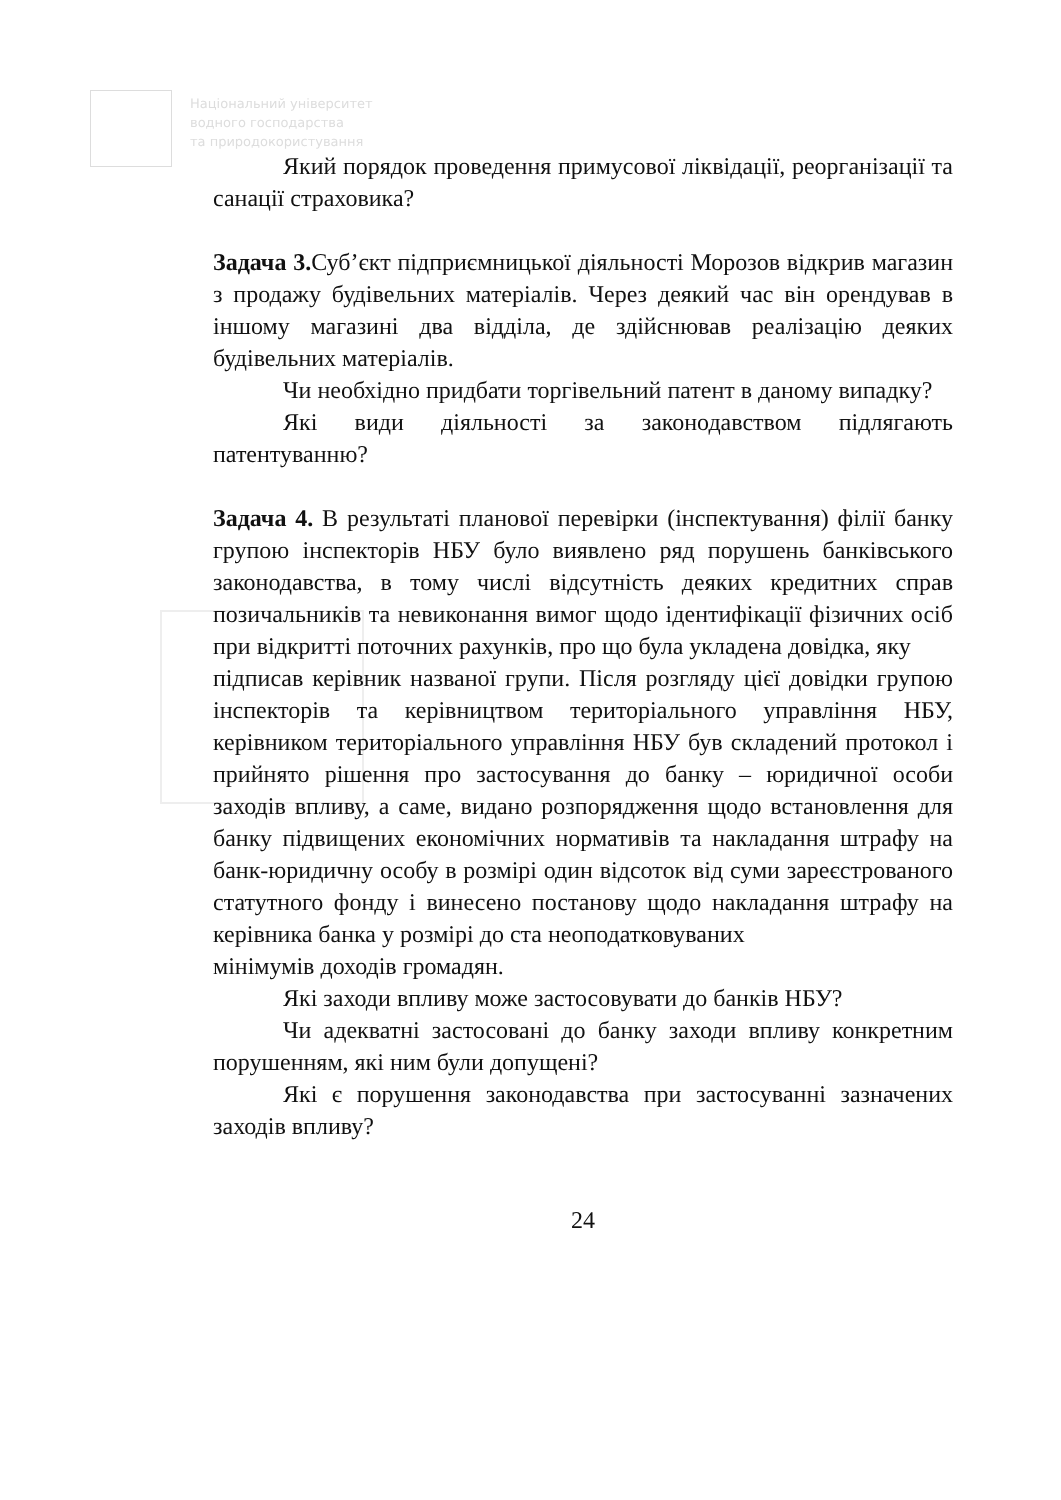Національний університет
водного господарства
та природокористування
Який порядок проведення примусової ліквідації, реорганізації та санації страховика?
Задача 3. Суб’єкт підприємницької діяльності Морозов відкрив магазин з продажу будівельних матеріалів. Через деякий час він орендував в іншому магазині два відділа, де здійснював реалізацію деяких будівельних матеріалів.
Чи необхідно придбати торгівельний патент в даному випадку?
Які види діяльності за законодавством підлягають патентуванню?
Задача 4. В результаті планової перевірки (інспектування) філії банку групою інспекторів НБУ було виявлено ряд порушень банківського законодавства, в тому числі відсутність деяких кредитних справ позичальників та невиконання вимог щодо ідентифікації фізичних осіб при відкритті поточних рахунків, про що була укладена довідка, яку
підписав керівник названої групи. Після розгляду цієї довідки групою інспекторів та керівництвом територіального управління НБУ, керівником територіального управління НБУ був складений протокол і прийнято рішення про застосування до банку – юридичної особи заходів впливу, а саме, видано розпорядження щодо встановлення для банку підвищених економічних нормативів та накладання штрафу на банк-юридичну особу в розмірі один відсоток від суми зареєстрованого статутного фонду і винесено постанову щодо накладання штрафу на керівника банка у розмірі до ста неоподатковуваних
мінімумів доходів громадян.
Які заходи впливу може застосовувати до банків НБУ?
Чи адекватні застосовані до банку заходи впливу конкретним порушенням, які ним були допущені?
Які є порушення законодавства при застосуванні зазначених заходів впливу?
24